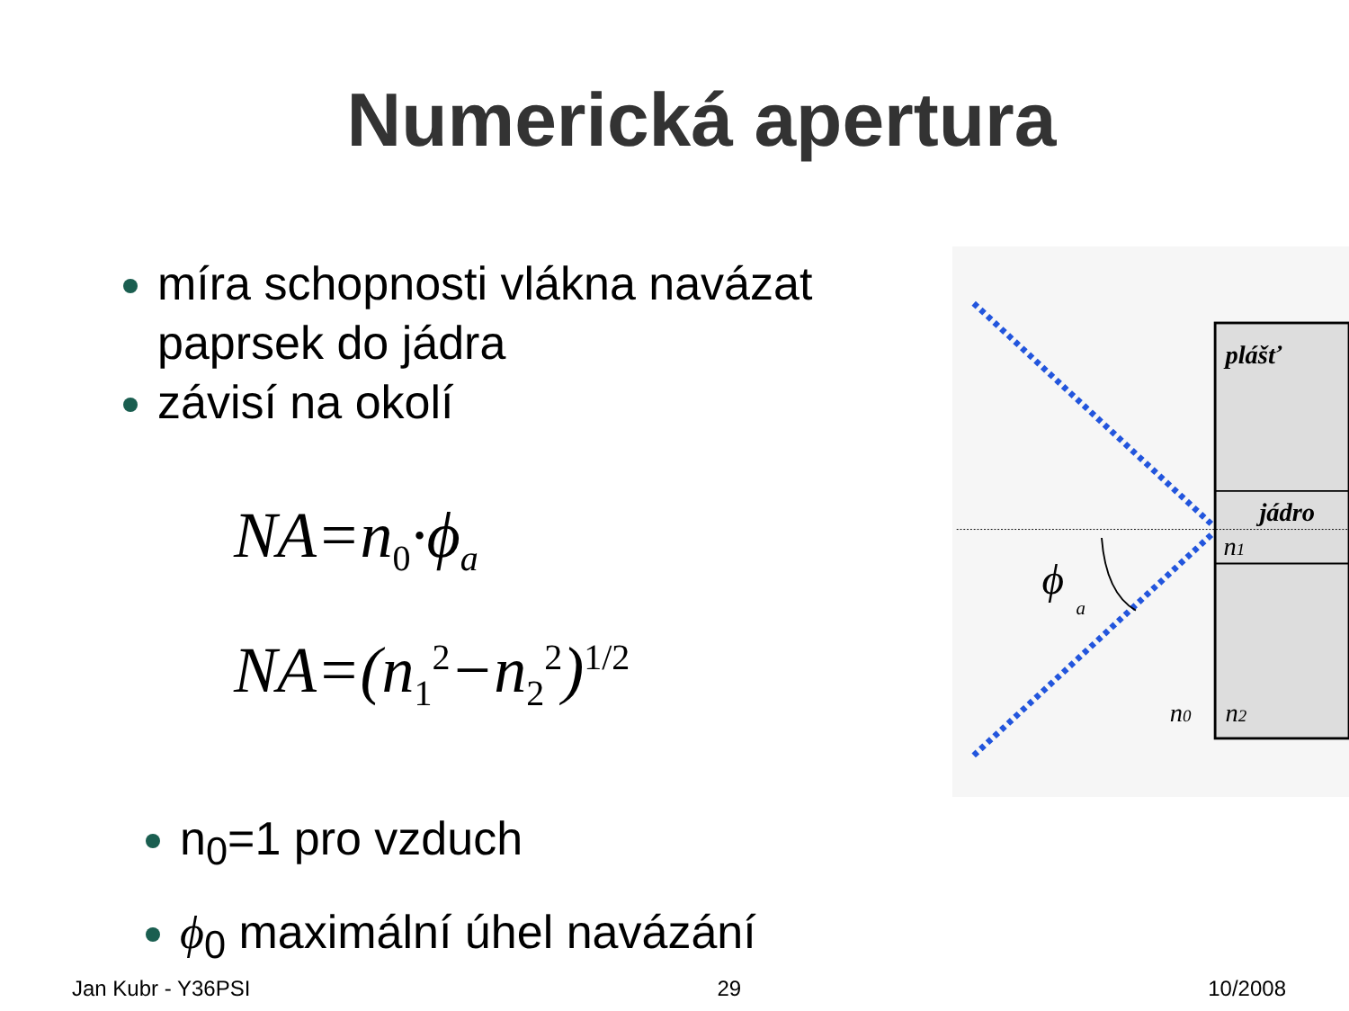Numerická apertura
míra schopnosti vlákna navázat paprsek do jádra
závisí na okolí
NA=n<sub>0</sub>·ϕ<sub>a</sub>
NA=(n<sub>1</sub><sup>2</sup>−n<sub>2</sub><sup>2</sup>)<sup>1/2</sup>
n<sub>0</sub>=1 pro vzduch
ϕ<sub>0</sub> maximální úhel navázání
plášť
jádro
n1
ϕ
a
n0
n2
Jan Kubr - Y36PSI 29 10/2008